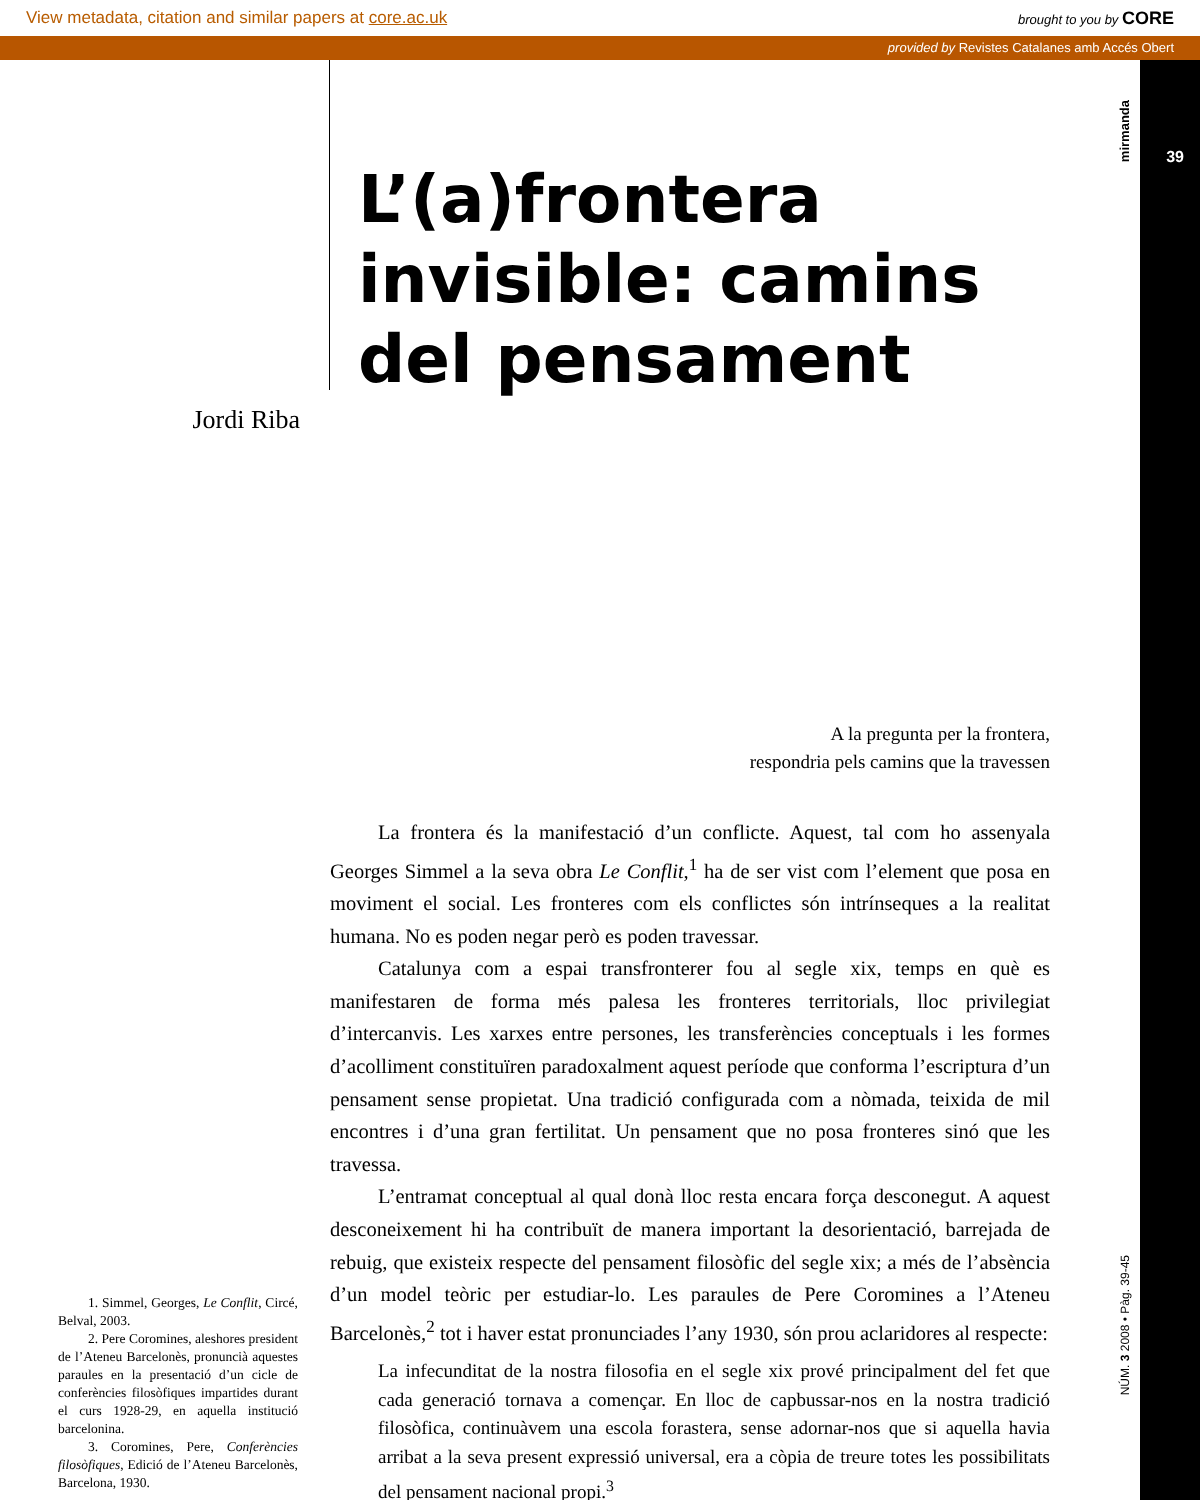View metadata, citation and similar papers at core.ac.uk brought to you by CORE
provided by Revistes Catalanes amb Accés Obert
39
mirmanda
NÚM. 3 2008 • Pàg. 39-45
Jordi Riba
L’(a)frontera invisible: camins del pensament
A la pregunta per la frontera,
respondria pels camins que la travessen
1. Simmel, Georges, Le Conflit, Circé, Belval, 2003.
2. Pere Coromines, aleshores president de l’Ateneu Barcelonès, pronuncià aquestes paraules en la presentació d’un cicle de conferències filosòfiques impartides durant el curs 1928-29, en aquella institució barcelonina.
3. Coromines, Pere, Conferències filosòfiques, Edició de l’Ateneu Barcelonès, Barcelona, 1930.
La frontera és la manifestació d’un conflicte. Aquest, tal com ho assenyala Georges Simmel a la seva obra Le Conflit,<sup>1</sup> ha de ser vist com l’element que posa en moviment el social. Les fronteres com els conflictes són intrínseques a la realitat humana. No es poden negar però es poden travessar.
Catalunya com a espai transfronterer fou al segle xix, temps en què es manifestaren de forma més palesa les fronteres territorials, lloc privilegiat d’intercanvis. Les xarxes entre persones, les transferències conceptuals i les formes d’acolliment constituïren paradoxalment aquest període que conforma l’escriptura d’un pensament sense propietat. Una tradició configurada com a nòmada, teixida de mil encontres i d’una gran fertilitat. Un pensament que no posa fronteres sinó que les travessa.
L’entramat conceptual al qual donà lloc resta encara força desconegut. A aquest desconeixement hi ha contribuït de manera important la desorientació, barrejada de rebuig, que existeix respecte del pensament filosòfic del segle xix; a més de l’absència d’un model teòric per estudiar-lo. Les paraules de Pere Coromines a l’Ateneu Barcelonès,<sup>2</sup> tot i haver estat pronunciades l’any 1930, són prou aclaridores al respecte:
La infecunditat de la nostra filosofia en el segle xix prové principalment del fet que cada generació tornava a començar. En lloc de capbussar-nos en la nostra tradició filosòfica, continuàvem una escola forastera, sense adornar-nos que si aquella havia arribat a la seva present expressió universal, era a còpia de treure totes les possibilitats del pensament nacional propi.<sup>3</sup>